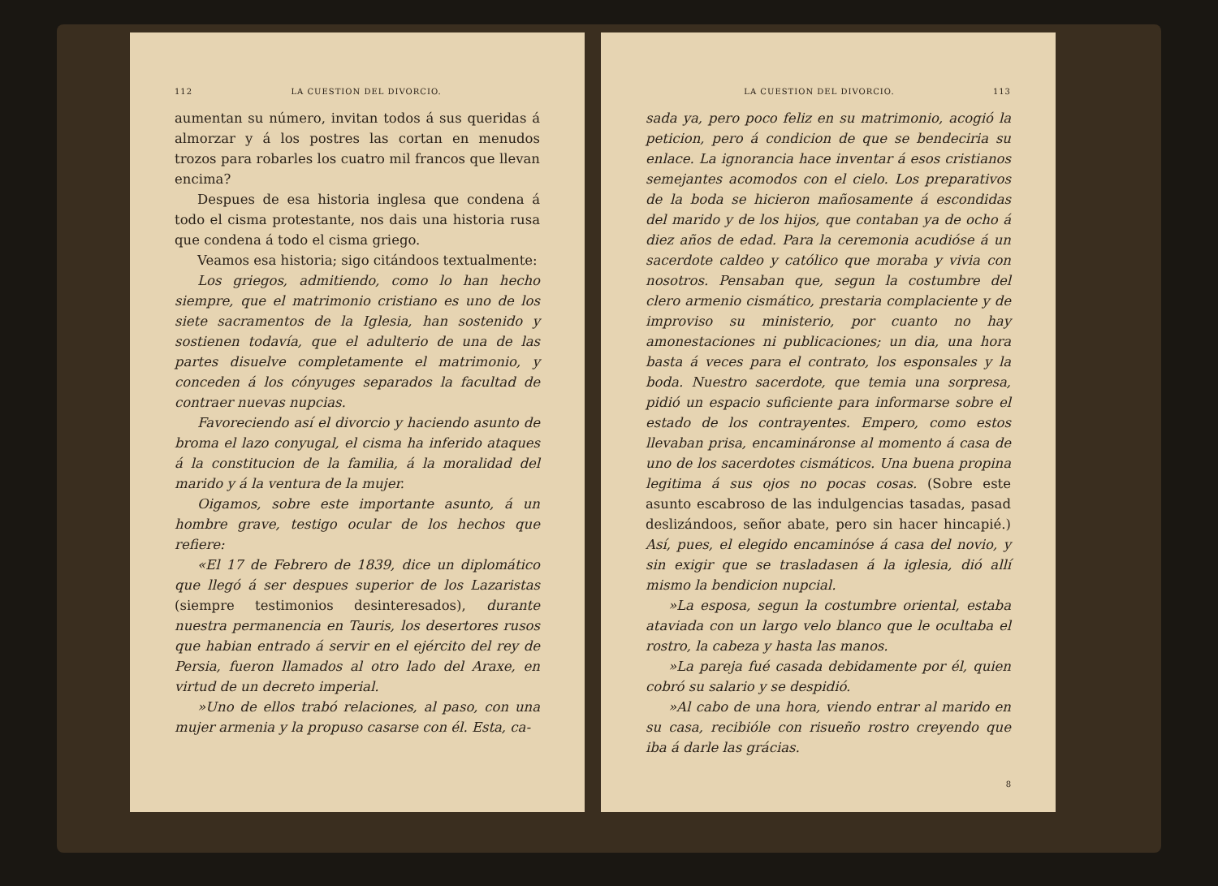112 LA CUESTION DEL DIVORCIO.
aumentan su número, invitan todos á sus queridas á almorzar y á los postres las cortan en menudos trozos para robarles los cuatro mil francos que llevan encima?
Despues de esa historia inglesa que condena á todo el cisma protestante, nos dais una historia rusa que condena á todo el cisma griego.
Veamos esa historia; sigo citándoos textualmente:
Los griegos, admitiendo, como lo han hecho siempre, que el matrimonio cristiano es uno de los siete sacramentos de la Iglesia, han sostenido y sostienen todavía, que el adulterio de una de las partes disuelve completamente el matrimonio, y conceden á los cónyuges separados la facultad de contraer nuevas nupcias.
Favoreciendo así el divorcio y haciendo asunto de broma el lazo conyugal, el cisma ha inferido ataques á la constitucion de la familia, á la moralidad del marido y á la ventura de la mujer.
Oigamos, sobre este importante asunto, á un hombre grave, testigo ocular de los hechos que refiere:
«El 17 de Febrero de 1839, dice un diplomático que llegó á ser despues superior de los Lazaristas (siempre testimonios desinteresados), durante nuestra permanencia en Tauris, los desertores rusos que habian entrado á servir en el ejército del rey de Persia, fueron llamados al otro lado del Araxe, en virtud de un decreto imperial.
»Uno de ellos trabó relaciones, al paso, con una mujer armenia y la propuso casarse con él. Esta, ca-
LA CUESTION DEL DIVORCIO. 113
sada ya, pero poco feliz en su matrimonio, acogió la peticion, pero á condicion de que se bendeciria su enlace. La ignorancia hace inventar á esos cristianos semejantes acomodos con el cielo. Los preparativos de la boda se hicieron mañosamente á escondidas del marido y de los hijos, que contaban ya de ocho á diez años de edad. Para la ceremonia acudióse á un sacerdote caldeo y católico que moraba y vivia con nosotros. Pensaban que, segun la costumbre del clero armenio cismático, prestaria complaciente y de improviso su ministerio, por cuanto no hay amonestaciones ni publicaciones; un dia, una hora basta á veces para el contrato, los esponsales y la boda. Nuestro sacerdote, que temia una sorpresa, pidió un espacio suficiente para informarse sobre el estado de los contrayentes. Empero, como estos llevaban prisa, encamináronse al momento á casa de uno de los sacerdotes cismáticos. Una buena propina legitima á sus ojos no pocas cosas. (Sobre este asunto escabroso de las indulgencias tasadas, pasad deslizándoos, señor abate, pero sin hacer hincapié.) Así, pues, el elegido encaminóse á casa del novio, y sin exigir que se trasladasen á la iglesia, dió allí mismo la bendicion nupcial.
»La esposa, segun la costumbre oriental, estaba ataviada con un largo velo blanco que le ocultaba el rostro, la cabeza y hasta las manos.
»La pareja fué casada debidamente por él, quien cobró su salario y se despidió.
»Al cabo de una hora, viendo entrar al marido en su casa, recibióle con risueño rostro creyendo que iba á darle las grácias.
8